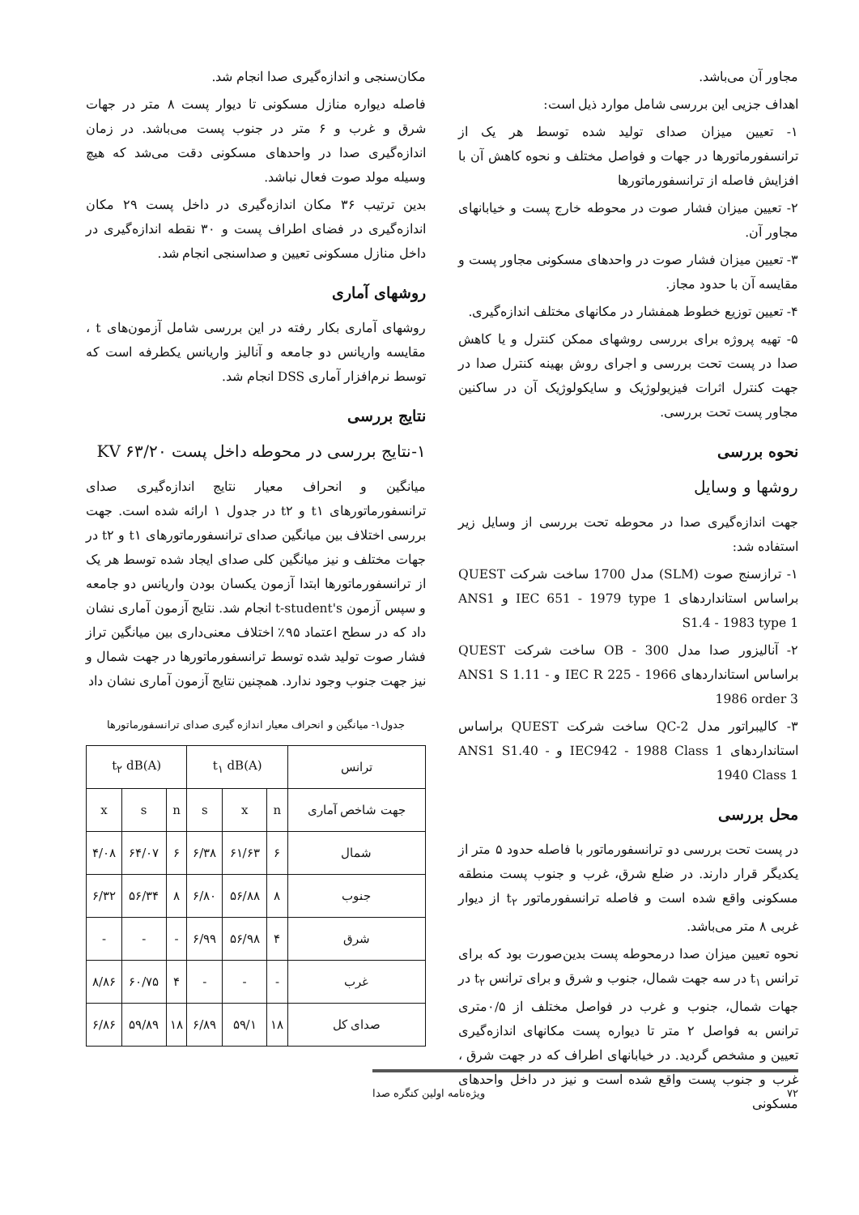مجاور آن می‌باشد.
اهداف جزیی این بررسی شامل موارد ذیل است:
۱- تعیین میزان صدای تولید شده توسط هر یک از ترانسفورماتورها در جهات و فواصل مختلف و نحوه کاهش آن با افزایش فاصله از ترانسفورماتورها
۲- تعیین میزان فشار صوت در محوطه خارج پست و خیابانهای مجاور آن.
۳- تعیین میزان فشار صوت در واحدهای مسکونی مجاور پست و مقایسه آن با حدود مجاز.
۴- تعیین توزیع خطوط همفشار در مکانهای مختلف اندازه‌گیری.
۵- تهیه پروژه برای بررسی روشهای ممکن کنترل و یا کاهش صدا در پست تحت بررسی و اجرای روش بهینه کنترل صدا در جهت کنترل اثرات فیزیولوژیک و سایکولوژیک آن در ساکنین مجاور پست تحت بررسی.
نحوه بررسی
روشها و وسایل
جهت اندازه‌گیری صدا در محوطه تحت بررسی از وسایل زیر استفاده شد:
۱- ترازسنج صوت (SLM) مدل 1700 ساخت شرکت QUEST براساس استانداردهای IEC 651 - 1979 type 1 و ANS1 S1.4 - 1983 type 1
۲- آنالیزور صدا مدل OB - 300 ساخت شرکت QUEST براساس استانداردهای IEC R 225 - 1966 و ANS1 S 1.11 - 1986 order 3
۳- کالیبراتور مدل QC-2 ساخت شرکت QUEST براساس استانداردهای IEC942 - 1988 Class 1 و ANS1 S1.40 - 1940 Class 1
محل بررسی
در پست تحت بررسی دو ترانسفورماتور با فاصله حدود ۵ متر از یکدیگر قرار دارند. در ضلع شرق، غرب و جنوب پست منطقه مسکونی واقع شده است و فاصله ترانسفورماتور t<sub>۲</sub> از دیوار غربی ۸ متر می‌باشد.
نحوه تعیین میزان صدا درمحوطه پست بدین‌صورت بود که برای ترانس t<sub>۱</sub> در سه جهت شمال، جنوب و شرق و برای ترانس t<sub>۲</sub> در جهات شمال، جنوب و غرب در فواصل مختلف از ۰/۵متری ترانس به فواصل ۲ متر تا دیواره پست مکانهای اندازه‌گیری تعیین و مشخص گردید. در خیابانهای اطراف که در جهت شرق ، غرب و جنوب پست واقع شده است و نیز در داخل واحدهای مسکونی
مکان‌سنجی و اندازه‌گیری صدا انجام شد.
فاصله دیواره منازل مسکونی تا دیوار پست ۸ متر در جهات شرق و غرب و ۶ متر در جنوب پست می‌باشد. در زمان اندازه‌گیری صدا در واحدهای مسکونی دقت می‌شد که هیچ وسیله مولد صوت فعال نباشد.
بدین ترتیب ۳۶ مکان اندازه‌گیری در داخل پست ۲۹ مکان اندازه‌گیری در فضای اطراف پست و ۳۰ نقطه اندازه‌گیری در داخل منازل مسکونی تعیین و صداسنجی انجام شد.
روشهای آماری
روشهای آماری بکار رفته در این بررسی شامل آزمون‌های t ، مقایسه واریانس دو جامعه و آنالیز واریانس یکطرفه است که توسط نرم‌افزار آماری DSS انجام شد.
نتایج بررسی
۱-نتایج بررسی در محوطه داخل پست KV ۶۳/۲۰
میانگین و انحراف معیار نتایج اندازه‌گیری صدای ترانسفورماتورهای t۱ و t۲ در جدول ۱ ارائه شده است. جهت بررسی اختلاف بین میانگین صدای ترانسفورماتورهای t۱ و t۲ در جهات مختلف و نیز میانگین کلی صدای ایجاد شده توسط هر یک از ترانسفورماتورها ابتدا آزمون یکسان بودن واریانس دو جامعه و سپس آزمون t-student's انجام شد. نتایج آزمون آماری نشان داد که در سطح اعتماد ۹۵٪ اختلاف معنی‌داری بین میانگین تراز فشار صوت تولید شده توسط ترانسفورماتورها در جهت شمال و نیز جهت جنوب وجود ندارد. همچنین نتایج آزمون آماری نشان داد
جدول۱- میانگین و انحراف معیار اندازه گیری صدای ترانسفورماتورها
| ترانس | t<sub>۱</sub> dB(A) | | | t<sub>۲</sub> dB(A) | | |
| --- | --- | --- | --- | --- | --- | --- |
| جهت شاخص آماری | n | x | s | n | s | x |
| شمال | ۶ | ۶۱/۶۳ | ۶/۳۸ | ۶ | ۶۴/۰۷ | ۴/۰۸ |
| جنوب | ۸ | ۵۶/۸۸ | ۶/۸۰ | ۸ | ۵۶/۳۴ | ۶/۳۲ |
| شرق | ۴ | ۵۶/۹۸ | ۶/۹۹ | - | - | - |
| غرب | - | - | - | ۴ | ۶۰/۷۵ | ۸/۸۶ |
| صدای کل | ۱۸ | ۵۹/۱ | ۶/۸۹ | ۱۸ | ۵۹/۸۹ | ۶/۸۶ |
۷۲ ویژه‌نامه اولین کنگره صدا